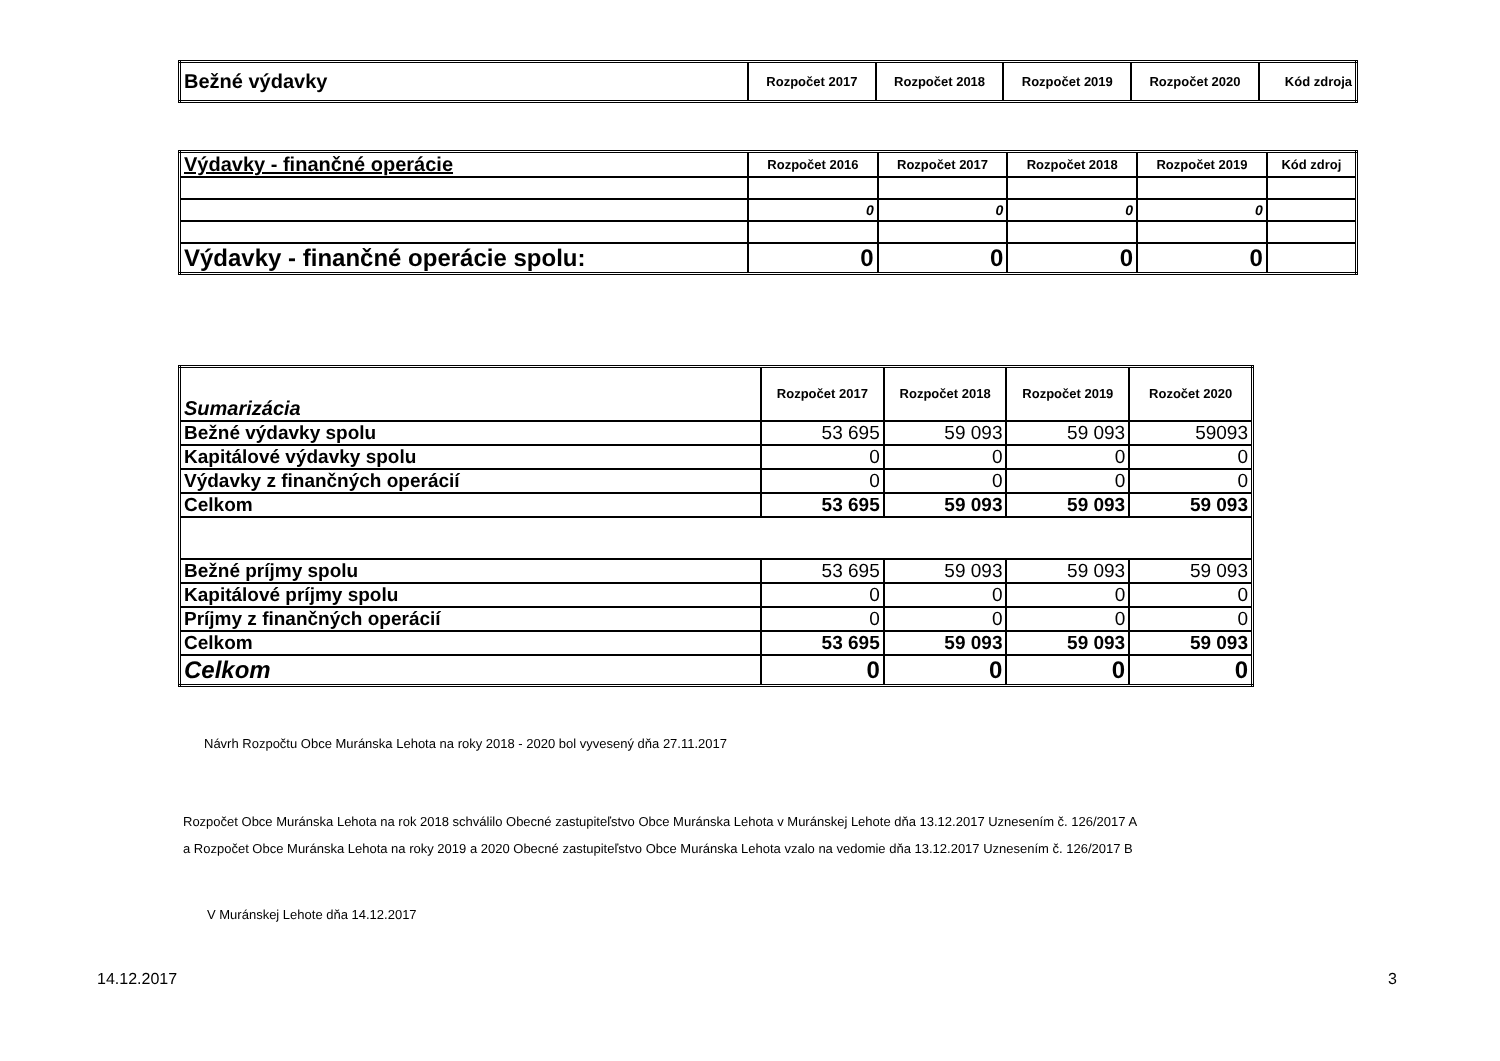| Bežné výdavky | Rozpočet 2017 | Rozpočet 2018 | Rozpočet 2019 | Rozpočet 2020 | Kód zdroja |
| --- | --- | --- | --- | --- | --- |
| Výdavky - finančné operácie | Rozpočet 2016 | Rozpočet 2017 | Rozpočet 2018 | Rozpočet 2019 | Kód zdroj |
| --- | --- | --- | --- | --- | --- |
| | 0 | 0 | 0 | 0 | |
| Výdavky - finančné operácie spolu: | 0 | 0 | 0 | 0 | |
| Sumarizácia | Rozpočet 2017 | Rozpočet 2018 | Rozpočet 2019 | Rozočet 2020 |
| --- | --- | --- | --- | --- |
| Bežné výdavky spolu | 53 695 | 59 093 | 59 093 | 59093 |
| Kapitálové výdavky spolu | 0 | 0 | 0 | 0 |
| Výdavky z finančných operácií | 0 | 0 | 0 | 0 |
| Celkom | 53 695 | 59 093 | 59 093 | 59 093 |
| Bežné príjmy spolu | 53 695 | 59 093 | 59 093 | 59 093 |
| Kapitálové príjmy spolu | 0 | 0 | 0 | 0 |
| Príjmy z finančných operácií | 0 | 0 | 0 | 0 |
| Celkom | 53 695 | 59 093 | 59 093 | 59 093 |
| Celkom | 0 | 0 | 0 | 0 |
Návrh Rozpočtu Obce Muránska Lehota na roky 2018 - 2020 bol vyvesený dňa 27.11.2017
Rozpočet Obce Muránska Lehota na rok 2018 schválilo Obecné zastupiteľstvo Obce Muránska Lehota v Muránskej Lehote dňa 13.12.2017 Uznesením č. 126/2017 A
a Rozpočet Obce Muránska Lehota na roky 2019 a 2020 Obecné zastupiteľstvo Obce Muránska Lehota vzalo na vedomie dňa 13.12.2017 Uznesením č. 126/2017 B
V Muránskej Lehote dňa 14.12.2017
14.12.2017 3